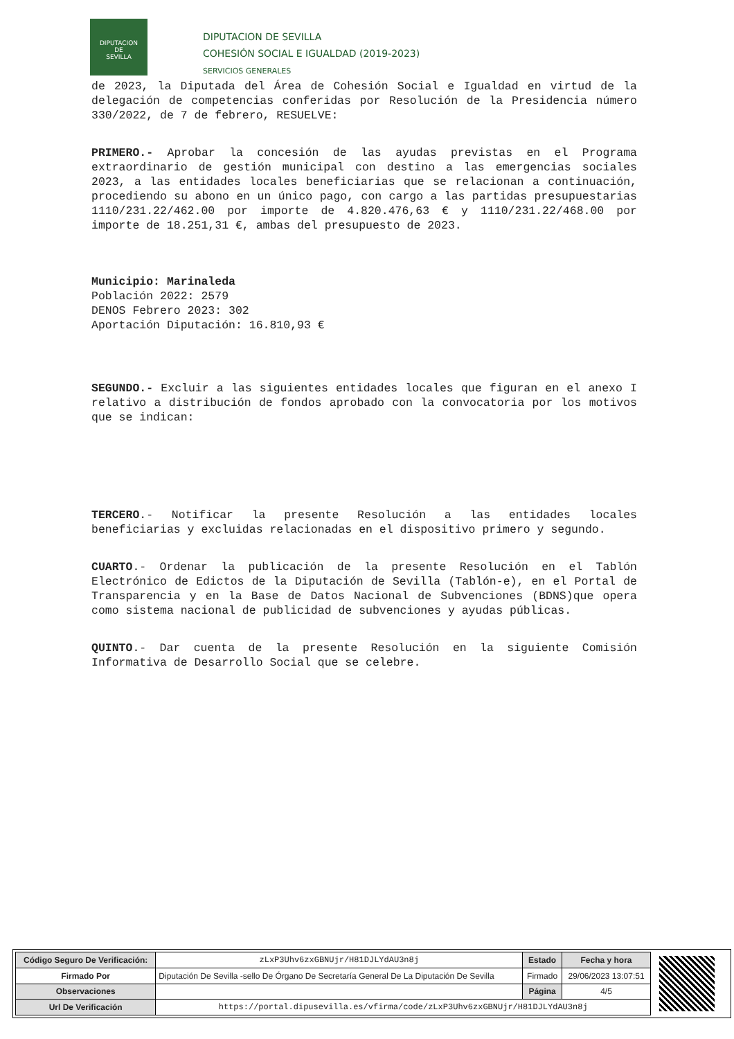DIPUTACION
DE
SEVILLA
DIPUTACION DE SEVILLA
COHESIÓN SOCIAL E IGUALDAD (2019-2023)
SERVICIOS GENERALES
de 2023, la Diputada del Área de Cohesión Social e Igualdad en virtud de la delegación de competencias conferidas por Resolución de la Presidencia número 330/2022, de 7 de febrero, RESUELVE:
PRIMERO.- Aprobar la concesión de las ayudas previstas en el Programa extraordinario de gestión municipal con destino a las emergencias sociales 2023, a las entidades locales beneficiarias que se relacionan a continuación, procediendo su abono en un único pago, con cargo a las partidas presupuestarias 1110/231.22/462.00 por importe de 4.820.476,63 € y 1110/231.22/468.00 por importe de 18.251,31 €, ambas del presupuesto de 2023.
Municipio: Marinaleda
Población 2022: 2579
DENOS Febrero 2023: 302
Aportación Diputación: 16.810,93 €
SEGUNDO.- Excluir a las siguientes entidades locales que figuran en el anexo I relativo a distribución de fondos aprobado con la convocatoria por los motivos que se indican:
TERCERO.- Notificar la presente Resolución a las entidades locales beneficiarias y excluidas relacionadas en el dispositivo primero y segundo.
CUARTO.- Ordenar la publicación de la presente Resolución en el Tablón Electrónico de Edictos de la Diputación de Sevilla (Tablón-e), en el Portal de Transparencia y en la Base de Datos Nacional de Subvenciones (BDNS)que opera como sistema nacional de publicidad de subvenciones y ayudas públicas.
QUINTO.- Dar cuenta de la presente Resolución en la siguiente Comisión Informativa de Desarrollo Social que se celebre.
| Código Seguro De Verificación: | zLxP3Uhv6zxGBNUjr/H81DJLYdAU3n8j | Estado | Fecha y hora |
| Firmado Por | Diputación De Sevilla -sello De Órgano De Secretaría General De La Diputación De Sevilla | Firmado | 29/06/2023 13:07:51 |
| Observaciones | | Página | 4/5 |
| Url De Verificación | https://portal.dipusevilla.es/vfirma/code/zLxP3Uhv6zxGBNUjr/H81DJLYdAU3n8j | | |